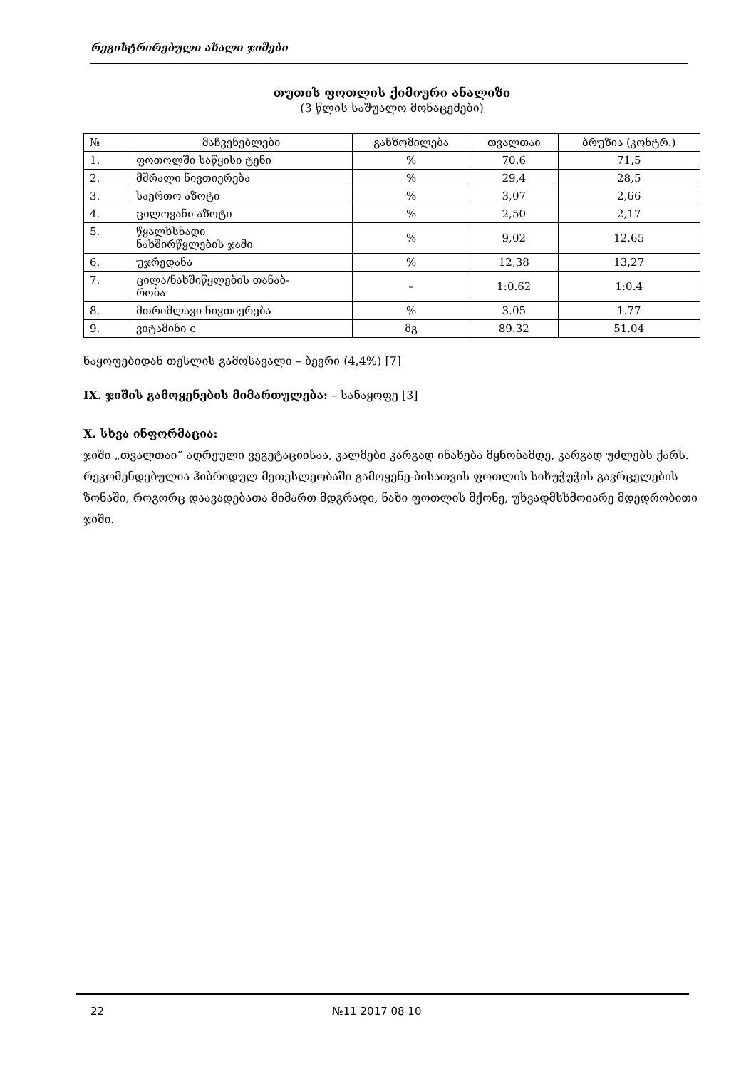რეგისტრირებული ახალი ჯიშები
თუთის ფოთლის ქიმიური ანალიზი
(3 წლის საშუალო მონაცემები)
| № | მაჩვენებლები | განზომილება | თვალთაი | ბრუზია (კონტრ.) |
| --- | --- | --- | --- | --- |
| 1. | ფოთოლში საწყისი ტენი | % | 70,6 | 71,5 |
| 2. | მშრალი ნივთიერება | % | 29,4 | 28,5 |
| 3. | საერთო აზოტი | % | 3,07 | 2,66 |
| 4. | ცილოვანი აზოტი | % | 2,50 | 2,17 |
| 5. | წყალხსნადი ნახშირწყლების ჯამი | % | 9,02 | 12,65 |
| 6. | უჯრედანა | % | 12,38 | 13,27 |
| 7. | ცილა/ნახშიწყლების თანაბ- რობა | – | 1:0.62 | 1:0.4 |
| 8. | მთრიმლავი ნივთიერება | % | 3.05 | 1.77 |
| 9. | ვიტამინი c | მგ | 89.32 | 51.04 |
ნაყოფებიდან თესლის გამოსავალი – ბევრი (4,4%) [7]
IX. ჯიშის გამოყენების მიმართულება: – სანაყოფე [3]
X. სხვა ინფორმაცია:
ჯიში „თვალთაი“ ადრეული ვეგეტაციისაა, კალმები კარგად ინახება მყნობამდე, კარგად უძლებს ქარს. რეკომენდებულია ჰიბრიდულ მეთესლეობაში გამოყენე-ბისათვის ფოთლის სიხუჭუჭის გავრცელების ზონაში, როგორც დაავადებათა მიმართ მდგრადი, ნაზი ფოთლის მქონე, უხვადმსხმოიარე მდედრობითი ჯიში.
22 №11 2017 08 10